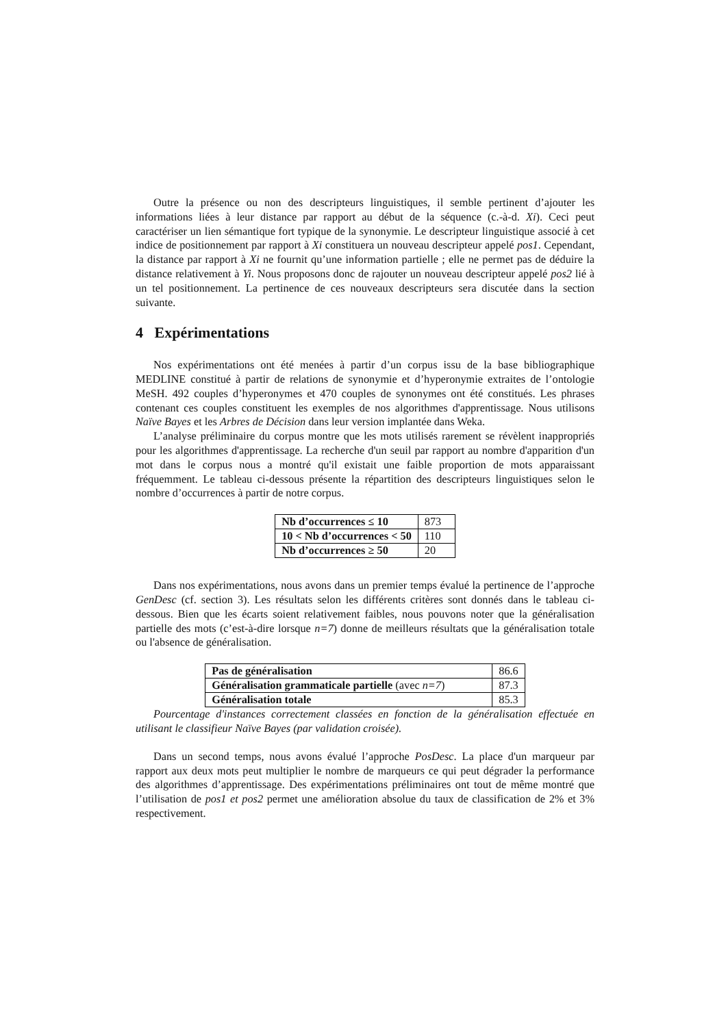Outre la présence ou non des descripteurs linguistiques, il semble pertinent d’ajouter les informations liées à leur distance par rapport au début de la séquence (c.-à-d. Xi). Ceci peut caractériser un lien sémantique fort typique de la synonymie. Le descripteur linguistique associé à cet indice de positionnement par rapport à Xi constituera un nouveau descripteur appelé pos1. Cependant, la distance par rapport à Xi ne fournit qu’une information partielle ; elle ne permet pas de déduire la distance relativement à Yi. Nous proposons donc de rajouter un nouveau descripteur appelé pos2 lié à un tel positionnement. La pertinence de ces nouveaux descripteurs sera discutée dans la section suivante.
4 Expérimentations
Nos expérimentations ont été menées à partir d’un corpus issu de la base bibliographique MEDLINE constitué à partir de relations de synonymie et d’hyperonymie extraites de l’ontologie MeSH. 492 couples d’hyperonymes et 470 couples de synonymes ont été constitués. Les phrases contenant ces couples constituent les exemples de nos algorithmes d'apprentissage. Nous utilisons Naïve Bayes et les Arbres de Décision dans leur version implantée dans Weka.
L’analyse préliminaire du corpus montre que les mots utilisés rarement se révèlent inappropriés pour les algorithmes d'apprentissage. La recherche d'un seuil par rapport au nombre d'apparition d'un mot dans le corpus nous a montré qu'il existait une faible proportion de mots apparaissant fréquemment. Le tableau ci-dessous présente la répartition des descripteurs linguistiques selon le nombre d’occurrences à partir de notre corpus.
| Nb d’occurrences ≤ 10 | 873 |
| 10 < Nb d’occurrences < 50 | 110 |
| Nb d’occurrences ≥ 50 | 20 |
Dans nos expérimentations, nous avons dans un premier temps évalué la pertinence de l’approche GenDesc (cf. section 3). Les résultats selon les différents critères sont donnés dans le tableau ci-dessous. Bien que les écarts soient relativement faibles, nous pouvons noter que la généralisation partielle des mots (c’est-à-dire lorsque n=7) donne de meilleurs résultats que la généralisation totale ou l'absence de généralisation.
| Pas de généralisation | 86.6 |
| Généralisation grammaticale partielle (avec n=7 ) | 87.3 |
| Généralisation totale | 85.3 |
Pourcentage d'instances correctement classées en fonction de la généralisation effectuée en utilisant le classifieur Naïve Bayes (par validation croisée).
Dans un second temps, nous avons évalué l’approche PosDesc. La place d'un marqueur par rapport aux deux mots peut multiplier le nombre de marqueurs ce qui peut dégrader la performance des algorithmes d’apprentissage. Des expérimentations préliminaires ont tout de même montré que l’utilisation de pos1 et pos2 permet une amélioration absolue du taux de classification de 2% et 3% respectivement.